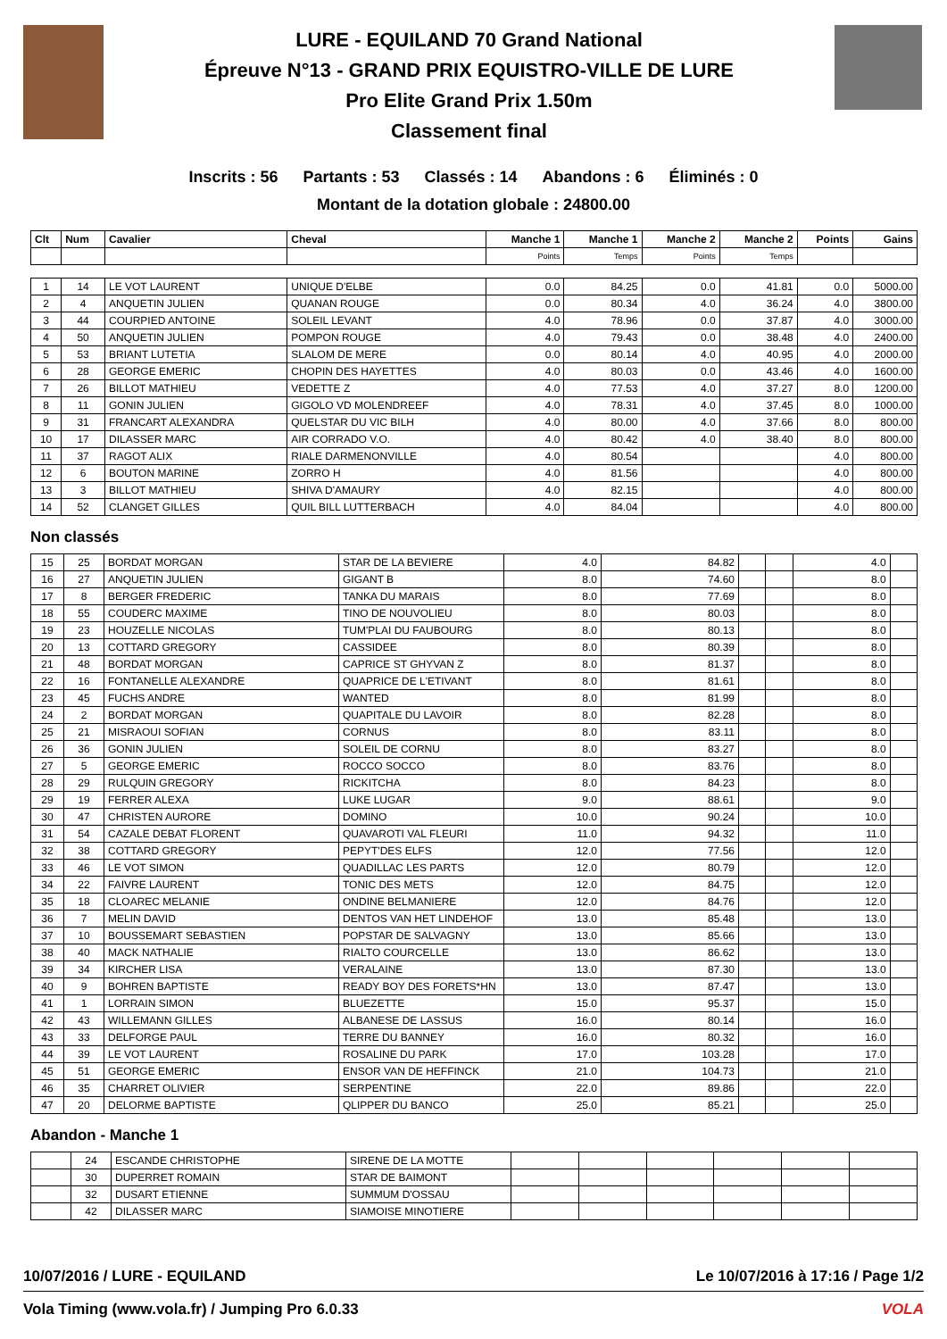LURE - EQUILAND 70 Grand National
Épreuve N°13 - GRAND PRIX EQUISTRO-VILLE DE LURE
Pro Elite Grand Prix 1.50m
Classement final
Inscrits : 56 Partants : 53 Classés : 14 Abandons : 6 Éliminés : 0
Montant de la dotation globale : 24800.00
| Clt | Num | Cavalier | Cheval | Manche 1 | Manche 1 | Manche 2 | Manche 2 | Points | Gains |
| --- | --- | --- | --- | --- | --- | --- | --- | --- | --- |
| | | | | Points | Temps | Points | Temps | | |
| 1 | 14 | LE VOT LAURENT | UNIQUE D'ELBE | 0.0 | 84.25 | 0.0 | 41.81 | 0.0 | 5000.00 |
| 2 | 4 | ANQUETIN JULIEN | QUANAN ROUGE | 0.0 | 80.34 | 4.0 | 36.24 | 4.0 | 3800.00 |
| 3 | 44 | COURPIED ANTOINE | SOLEIL LEVANT | 4.0 | 78.96 | 0.0 | 37.87 | 4.0 | 3000.00 |
| 4 | 50 | ANQUETIN JULIEN | POMPON ROUGE | 4.0 | 79.43 | 0.0 | 38.48 | 4.0 | 2400.00 |
| 5 | 53 | BRIANT LUTETIA | SLALOM DE MERE | 0.0 | 80.14 | 4.0 | 40.95 | 4.0 | 2000.00 |
| 6 | 28 | GEORGE EMERIC | CHOPIN DES HAYETTES | 4.0 | 80.03 | 0.0 | 43.46 | 4.0 | 1600.00 |
| 7 | 26 | BILLOT MATHIEU | VEDETTE Z | 4.0 | 77.53 | 4.0 | 37.27 | 8.0 | 1200.00 |
| 8 | 11 | GONIN JULIEN | GIGOLO VD MOLENDREEF | 4.0 | 78.31 | 4.0 | 37.45 | 8.0 | 1000.00 |
| 9 | 31 | FRANCART ALEXANDRA | QUELSTAR DU VIC BILH | 4.0 | 80.00 | 4.0 | 37.66 | 8.0 | 800.00 |
| 10 | 17 | DILASSER MARC | AIR CORRADO V.O. | 4.0 | 80.42 | 4.0 | 38.40 | 8.0 | 800.00 |
| 11 | 37 | RAGOT ALIX | RIALE DARMENONVILLE | 4.0 | 80.54 | | | 4.0 | 800.00 |
| 12 | 6 | BOUTON MARINE | ZORRO H | 4.0 | 81.56 | | | 4.0 | 800.00 |
| 13 | 3 | BILLOT MATHIEU | SHIVA D'AMAURY | 4.0 | 82.15 | | | 4.0 | 800.00 |
| 14 | 52 | CLANGET GILLES | QUIL BILL LUTTERBACH | 4.0 | 84.04 | | | 4.0 | 800.00 |
Non classés
| 15 | 25 | BORDAT MORGAN | STAR DE LA BEVIERE | 4.0 | 84.82 | | | 4.0 | |
| 16 | 27 | ANQUETIN JULIEN | GIGANT B | 8.0 | 74.60 | | | 8.0 | |
| 17 | 8 | BERGER FREDERIC | TANKA DU MARAIS | 8.0 | 77.69 | | | 8.0 | |
| 18 | 55 | COUDERC MAXIME | TINO DE NOUVOLIEU | 8.0 | 80.03 | | | 8.0 | |
| 19 | 23 | HOUZELLE NICOLAS | TUM'PLAI DU FAUBOURG | 8.0 | 80.13 | | | 8.0 | |
| 20 | 13 | COTTARD GREGORY | CASSIDEE | 8.0 | 80.39 | | | 8.0 | |
| 21 | 48 | BORDAT MORGAN | CAPRICE ST GHYVAN Z | 8.0 | 81.37 | | | 8.0 | |
| 22 | 16 | FONTANELLE ALEXANDRE | QUAPRICE DE L'ETIVANT | 8.0 | 81.61 | | | 8.0 | |
| 23 | 45 | FUCHS ANDRE | WANTED | 8.0 | 81.99 | | | 8.0 | |
| 24 | 2 | BORDAT MORGAN | QUAPITALE DU LAVOIR | 8.0 | 82.28 | | | 8.0 | |
| 25 | 21 | MISRAOUI SOFIAN | CORNUS | 8.0 | 83.11 | | | 8.0 | |
| 26 | 36 | GONIN JULIEN | SOLEIL DE CORNU | 8.0 | 83.27 | | | 8.0 | |
| 27 | 5 | GEORGE EMERIC | ROCCO SOCCO | 8.0 | 83.76 | | | 8.0 | |
| 28 | 29 | RULQUIN GREGORY | RICKITCHA | 8.0 | 84.23 | | | 8.0 | |
| 29 | 19 | FERRER ALEXA | LUKE LUGAR | 9.0 | 88.61 | | | 9.0 | |
| 30 | 47 | CHRISTEN AURORE | DOMINO | 10.0 | 90.24 | | | 10.0 | |
| 31 | 54 | CAZALE DEBAT FLORENT | QUAVAROTI VAL FLEURI | 11.0 | 94.32 | | | 11.0 | |
| 32 | 38 | COTTARD GREGORY | PEPYT'DES ELFS | 12.0 | 77.56 | | | 12.0 | |
| 33 | 46 | LE VOT SIMON | QUADILLAC LES PARTS | 12.0 | 80.79 | | | 12.0 | |
| 34 | 22 | FAIVRE LAURENT | TONIC DES METS | 12.0 | 84.75 | | | 12.0 | |
| 35 | 18 | CLOAREC MELANIE | ONDINE BELMANIERE | 12.0 | 84.76 | | | 12.0 | |
| 36 | 7 | MELIN DAVID | DENTOS VAN HET LINDEHOF | 13.0 | 85.48 | | | 13.0 | |
| 37 | 10 | BOUSSEMART SEBASTIEN | POPSTAR DE SALVAGNY | 13.0 | 85.66 | | | 13.0 | |
| 38 | 40 | MACK NATHALIE | RIALTO COURCELLE | 13.0 | 86.62 | | | 13.0 | |
| 39 | 34 | KIRCHER LISA | VERALAINE | 13.0 | 87.30 | | | 13.0 | |
| 40 | 9 | BOHREN BAPTISTE | READY BOY DES FORETS*HN | 13.0 | 87.47 | | | 13.0 | |
| 41 | 1 | LORRAIN SIMON | BLUEZETTE | 15.0 | 95.37 | | | 15.0 | |
| 42 | 43 | WILLEMANN GILLES | ALBANESE DE LASSUS | 16.0 | 80.14 | | | 16.0 | |
| 43 | 33 | DELFORGE PAUL | TERRE DU BANNEY | 16.0 | 80.32 | | | 16.0 | |
| 44 | 39 | LE VOT LAURENT | ROSALINE DU PARK | 17.0 | 103.28 | | | 17.0 | |
| 45 | 51 | GEORGE EMERIC | ENSOR VAN DE HEFFINCK | 21.0 | 104.73 | | | 21.0 | |
| 46 | 35 | CHARRET OLIVIER | SERPENTINE | 22.0 | 89.86 | | | 22.0 | |
| 47 | 20 | DELORME BAPTISTE | QLIPPER DU BANCO | 25.0 | 85.21 | | | 25.0 | |
Abandon - Manche 1
| | 24 | ESCANDE CHRISTOPHE | SIRENE DE LA MOTTE | | | | | | |
| | 30 | DUPERRET ROMAIN | STAR DE BAIMONT | | | | | | |
| | 32 | DUSART ETIENNE | SUMMUM D'OSSAU | | | | | | |
| | 42 | DILASSER MARC | SIAMOISE MINOTIERE | | | | | | |
10/07/2016 / LURE - EQUILAND Le 10/07/2016 à 17:16 / Page 1/2
Vola Timing (www.vola.fr) / Jumping Pro 6.0.33 VOLA